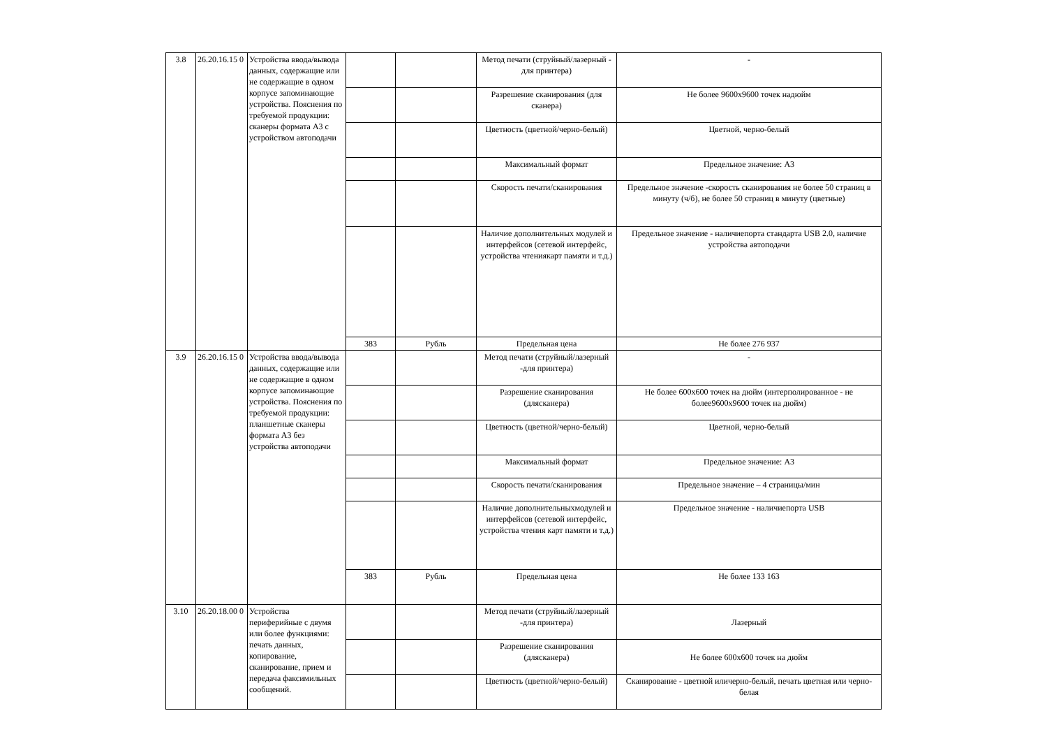| 3.8 | 26.20.16.15 0 | Устройства ввода/вывода данных, содержащие или не содержащие в одном корпусе запоминающие устройства. Пояснения по требуемой продукции: сканеры формата А3 с устройством автоподачи | | | Метод печати (струйный/лазерный - для принтера) | - |
| | | | | | Разрешение сканирования (для сканера) | Не более 9600x9600 точек надюйм |
| | | | | | Цветность (цветной/черно-белый) | Цветной, черно-белый |
| | | | | | Максимальный формат | Предельное значение: А3 |
| | | | | | Скорость печати/сканирования | Предельное значение -скорость сканирования не более 50 страниц в минуту (ч/б), не более 50 страниц в минуту (цветные) |
| | | | | | Наличие дополнительных модулей и интерфейсов (сетевой интерфейс, устройства чтениякарт памяти и т.д.) | Предельное значение - наличиепорта стандарта USB 2.0, наличие устройства автоподачи |
| | | | 383 | Рубль | Предельная цена | Не более 276 937 |
| 3.9 | 26.20.16.15 0 | Устройства ввода/вывода данных, содержащие или не содержащие в одном корпусе запоминающие устройства. Пояснения по требуемой продукции: планшетные сканеры формата А3 без устройства автоподачи | | | Метод печати (струйный/лазерный -для принтера) | - |
| | | | | | Разрешение сканирования (длясканера) | Не более 600x600 точек на дюйм (интерполированное - не более9600x9600 точек на дюйм) |
| | | | | | Цветность (цветной/черно-белый) | Цветной, черно-белый |
| | | | | | Максимальный формат | Предельное значение: А3 |
| | | | | | Скорость печати/сканирования | Предельное значение – 4 страницы/мин |
| | | | | | Наличие дополнительныхмодулей и интерфейсов (сетевой интерфейс, устройства чтения карт памяти и т.д.) | Предельное значение - наличиепорта USB |
| | | | 383 | Рубль | Предельная цена | Не более 133 163 |
| 3.10 | 26.20.18.00 0 | Устройства периферийные с двумя или более функциями: печать данных, копирование, сканирование, прием и передача факсимильных сообщений. | | | Метод печати (струйный/лазерный -для принтера) | Лазерный |
| | | | | | Разрешение сканирования (длясканера) | Не более 600x600 точек на дюйм |
| | | | | | Цветность (цветной/черно-белый) | Сканирование - цветной иличерно-белый, печать цветная или черно-белая |